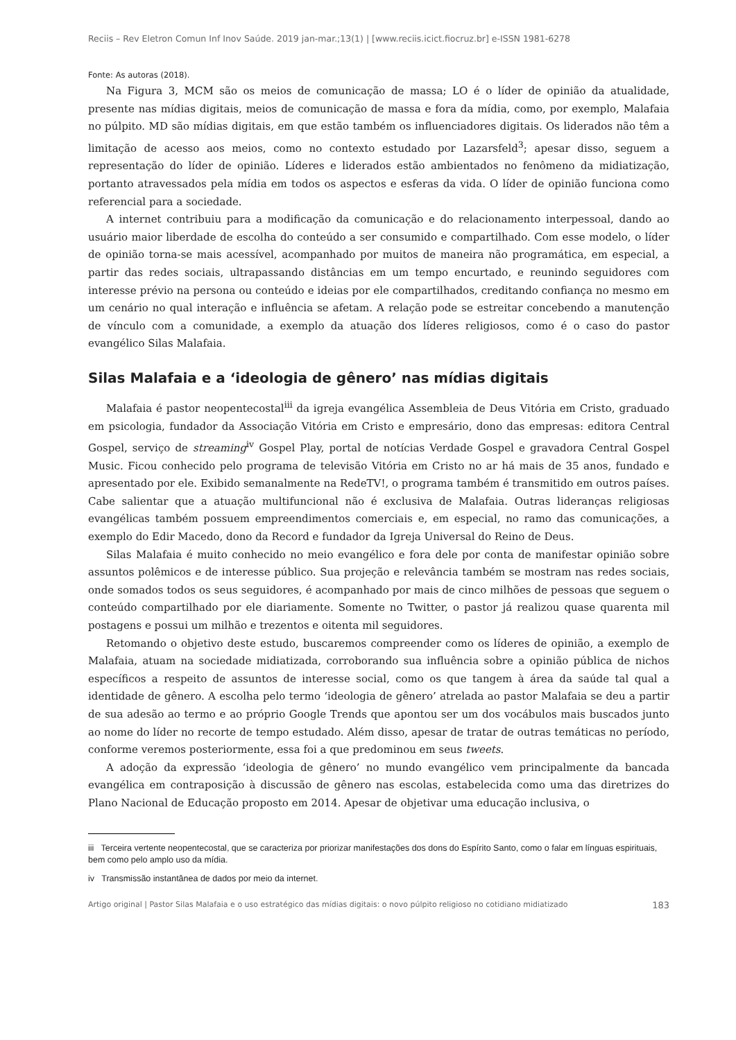Reciis – Rev Eletron Comun Inf Inov Saúde. 2019 jan-mar.;13(1) | [www.reciis.icict.fiocruz.br] e-ISSN 1981-6278
Fonte: As autoras (2018).
Na Figura 3, MCM são os meios de comunicação de massa; LO é o líder de opinião da atualidade, presente nas mídias digitais, meios de comunicação de massa e fora da mídia, como, por exemplo, Malafaia no púlpito. MD são mídias digitais, em que estão também os influenciadores digitais. Os liderados não têm a limitação de acesso aos meios, como no contexto estudado por Lazarsfeld<sup>3</sup>; apesar disso, seguem a representação do líder de opinião. Líderes e liderados estão ambientados no fenômeno da midiatização, portanto atravessados pela mídia em todos os aspectos e esferas da vida. O líder de opinião funciona como referencial para a sociedade.
A internet contribuiu para a modificação da comunicação e do relacionamento interpessoal, dando ao usuário maior liberdade de escolha do conteúdo a ser consumido e compartilhado. Com esse modelo, o líder de opinião torna-se mais acessível, acompanhado por muitos de maneira não programática, em especial, a partir das redes sociais, ultrapassando distâncias em um tempo encurtado, e reunindo seguidores com interesse prévio na persona ou conteúdo e ideias por ele compartilhados, creditando confiança no mesmo em um cenário no qual interação e influência se afetam. A relação pode se estreitar concebendo a manutenção de vínculo com a comunidade, a exemplo da atuação dos líderes religiosos, como é o caso do pastor evangélico Silas Malafaia.
Silas Malafaia e a ‘ideologia de gênero’ nas mídias digitais
Malafaia é pastor neopentecostal<sup>iii</sup> da igreja evangélica Assembleia de Deus Vitória em Cristo, graduado em psicologia, fundador da Associação Vitória em Cristo e empresário, dono das empresas: editora Central Gospel, serviço de streaming<sup>iv</sup> Gospel Play, portal de notícias Verdade Gospel e gravadora Central Gospel Music. Ficou conhecido pelo programa de televisão Vitória em Cristo no ar há mais de 35 anos, fundado e apresentado por ele. Exibido semanalmente na RedeTV!, o programa também é transmitido em outros países. Cabe salientar que a atuação multifuncional não é exclusiva de Malafaia. Outras lideranças religiosas evangélicas também possuem empreendimentos comerciais e, em especial, no ramo das comunicações, a exemplo do Edir Macedo, dono da Record e fundador da Igreja Universal do Reino de Deus.
Silas Malafaia é muito conhecido no meio evangélico e fora dele por conta de manifestar opinião sobre assuntos polêmicos e de interesse público. Sua projeção e relevância também se mostram nas redes sociais, onde somados todos os seus seguidores, é acompanhado por mais de cinco milhões de pessoas que seguem o conteúdo compartilhado por ele diariamente. Somente no Twitter, o pastor já realizou quase quarenta mil postagens e possui um milhão e trezentos e oitenta mil seguidores.
Retomando o objetivo deste estudo, buscaremos compreender como os líderes de opinião, a exemplo de Malafaia, atuam na sociedade midiatizada, corroborando sua influência sobre a opinião pública de nichos específicos a respeito de assuntos de interesse social, como os que tangem à área da saúde tal qual a identidade de gênero. A escolha pelo termo ‘ideologia de gênero’ atrelada ao pastor Malafaia se deu a partir de sua adesão ao termo e ao próprio Google Trends que apontou ser um dos vocábulos mais buscados junto ao nome do líder no recorte de tempo estudado. Além disso, apesar de tratar de outras temáticas no período, conforme veremos posteriormente, essa foi a que predominou em seus tweets.
A adoção da expressão ‘ideologia de gênero’ no mundo evangélico vem principalmente da bancada evangélica em contraposição à discussão de gênero nas escolas, estabelecida como uma das diretrizes do Plano Nacional de Educação proposto em 2014. Apesar de objetivar uma educação inclusiva, o
iii Terceira vertente neopentecostal, que se caracteriza por priorizar manifestações dos dons do Espírito Santo, como o falar em línguas espirituais, bem como pelo amplo uso da mídia.
iv Transmissão instantânea de dados por meio da internet.
Artigo original | Pastor Silas Malafaia e o uso estratégico das mídias digitais: o novo púlpito religioso no cotidiano midiatizado 183